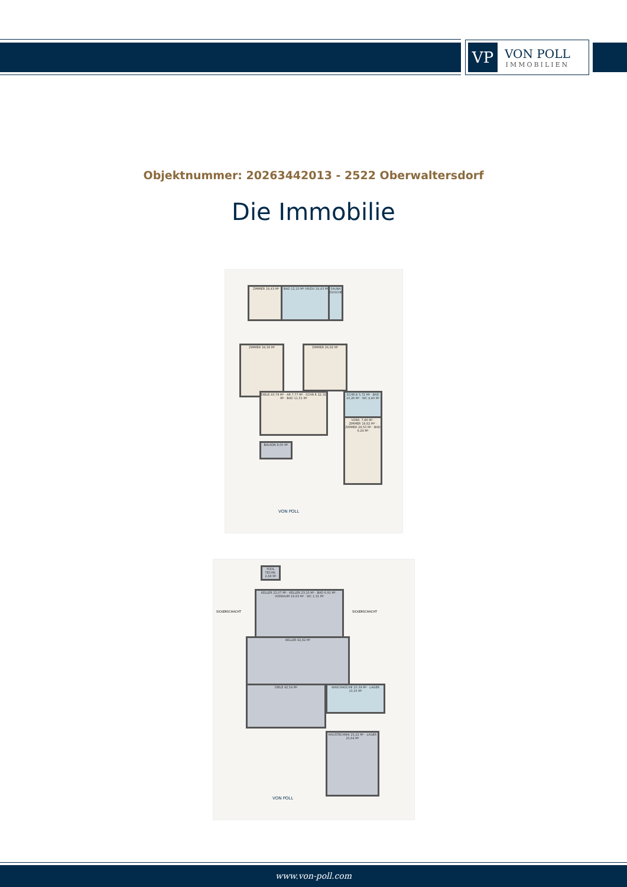VP
VON POLL
IMMOBILIEN
Objektnummer: 20263442013 - 2522 Oberwaltersdorf
Die Immobilie
ZIMMER 18,43 M²
BAD 12,10 M² VR/DU 18,43 M²
SAUNA DUSCHE
ZIMMER 34,39 M² ZIMMER 26,82 M²
DIELE 43,79 M² · AR 7,77 M² · SCHR.R 22,32 M² · BAD 11,51 M²
SCHR.R 5,72 M² · BAD 10,26 M² · WC 4,40 M²
VORR. 7,86 M² · ZIMMER 18,82 M² · ZIMMER 29,50 M² · BAD 6,24 M²
BALKON 8,00 M²
VON POLL
POOL TECHN. 2,68 M²
SICKERSCHACHT SICKERSCHACHT
KELLER 22,07 M² · KELLER 23,10 M² · BAD 6,91 M² · VORRAUM 16,63 M² · WC 1,31 M²
KELLER 82,82 M²
DIELE 42,54 M²
WASCHKÜCHE 20,39 M² · LAGER 13,35 M²
HAUSTECHNIK 23,22 M² · LAGER 21,64 M²
VON POLL
www.von-poll.com